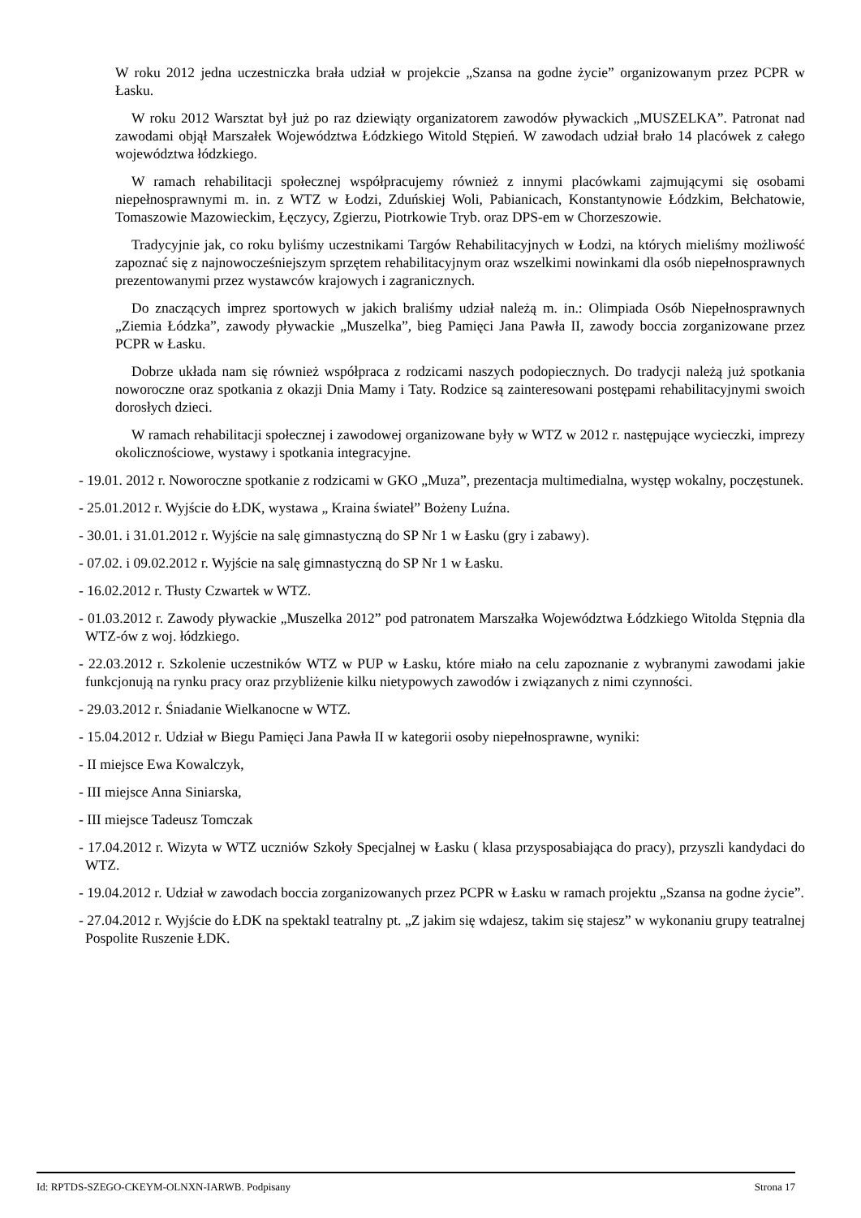W roku 2012 jedna uczestniczka brała udział w projekcie „Szansa na godne życie” organizowanym przez PCPR w Łasku.
W roku 2012 Warsztat był już po raz dziewiąty organizatorem zawodów pływackich „MUSZELKA”. Patronat nad zawodami objął Marszałek Województwa Łódzkiego Witold Stępień. W zawodach udział brało 14 placówek z całego województwa łódzkiego.
W ramach rehabilitacji społecznej współpracujemy również z innymi placówkami zajmującymi się osobami niepełnosprawnymi m. in. z WTZ w Łodzi, Zduńskiej Woli, Pabianicach, Konstantynowie Łódzkim, Bełchatowie, Tomaszowie Mazowieckim, Łęczycy, Zgierzu, Piotrkowie Tryb. oraz DPS-em w Chorzeszowie.
Tradycyjnie jak, co roku byliśmy uczestnikami Targów Rehabilitacyjnych w Łodzi, na których mieliśmy możliwość zapoznać się z najnowocześniejszym sprzętem rehabilitacyjnym oraz wszelkimi nowinkami dla osób niepełnosprawnych prezentowanymi przez wystawców krajowych i zagranicznych.
Do znaczących imprez sportowych w jakich braliśmy udział należą m. in.: Olimpiada Osób Niepełnosprawnych „Ziemia Łódzka”, zawody pływackie „Muszelka”, bieg Pamięci Jana Pawła II, zawody boccia zorganizowane przez PCPR w Łasku.
Dobrze układa nam się również współpraca z rodzicami naszych podopiecznych. Do tradycji należą już spotkania noworoczne oraz spotkania z okazji Dnia Mamy i Taty. Rodzice są zainteresowani postępami rehabilitacyjnymi swoich dorosłych dzieci.
W ramach rehabilitacji społecznej i zawodowej organizowane były w WTZ w 2012 r. następujące wycieczki, imprezy okolicznościowe, wystawy i spotkania integracyjne.
- 19.01. 2012 r. Noworoczne spotkanie z rodzicami w GKO „Muza”, prezentacja multimedialna, występ wokalny, poczęstunek.
- 25.01.2012 r. Wyjście do ŁDK, wystawa „ Kraina świateł” Bożeny Luźna.
- 30.01. i 31.01.2012 r. Wyjście na salę gimnastyczną do SP Nr 1 w Łasku (gry i zabawy).
- 07.02. i 09.02.2012 r. Wyjście na salę gimnastyczną do SP Nr 1 w Łasku.
- 16.02.2012 r. Tłusty Czwartek w WTZ.
- 01.03.2012 r. Zawody pływackie „Muszelka 2012” pod patronatem Marszałka Województwa Łódzkiego Witolda Stępnia dla WTZ-ów z woj. łódzkiego.
- 22.03.2012 r. Szkolenie uczestników WTZ w PUP w Łasku, które miało na celu zapoznanie z wybranymi zawodami jakie funkcjonują na rynku pracy oraz przybliżenie kilku nietypowych zawodów i związanych z nimi czynności.
- 29.03.2012 r. Śniadanie Wielkanocne w WTZ.
- 15.04.2012 r. Udział w Biegu Pamięci Jana Pawła II w kategorii osoby niepełnosprawne, wyniki:
- II miejsce Ewa Kowalczyk,
- III miejsce Anna Siniarska,
- III miejsce Tadeusz Tomczak
- 17.04.2012 r. Wizyta w WTZ uczniów Szkoły Specjalnej w Łasku ( klasa przysposabiająca do pracy), przyszli kandydaci do WTZ.
- 19.04.2012 r. Udział w zawodach boccia zorganizowanych przez PCPR w Łasku w ramach projektu „Szansa na godne życie”.
- 27.04.2012 r. Wyjście do ŁDK na spektakl teatralny pt. „Z jakim się wdajesz, takim się stajesz” w wykonaniu grupy teatralnej Pospolite Ruszenie ŁDK.
Id: RPTDS-SZEGO-CKEYM-OLNXN-IARWB. Podpisany Strona 17